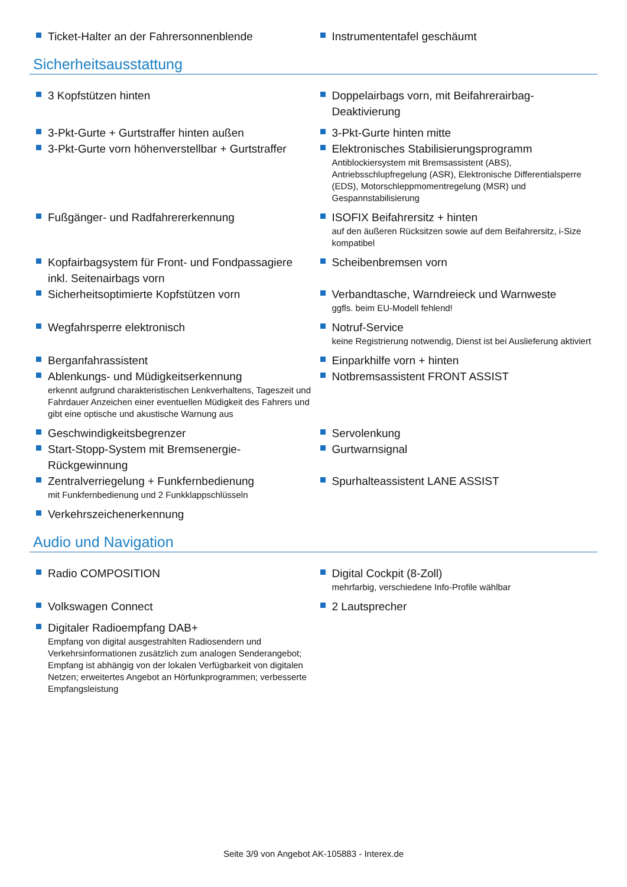Ticket-Halter an der Fahrersonnenblende Instrumententafel geschäumt
Sicherheitsausstattung
3 Kopfstützen hinten Doppelairbags vorn, mit Beifahrerairbag-Deaktivierung
3-Pkt-Gurte + Gurtstraffer hinten außen 3-Pkt-Gurte hinten mitte
3-Pkt-Gurte vorn höhenverstellbar + Gurtstraffer Elektronisches Stabilisierungsprogramm
Antiblockiersystem mit Bremsassistent (ABS), Antriebsschlupfregelung (ASR), Elektronische Differentialsperre (EDS), Motorschleppmomentregelung (MSR) und Gespannstabilisierung
Fußgänger- und Radfahrererkennung ISOFIX Beifahrersitz + hinten
auf den äußeren Rücksitzen sowie auf dem Beifahrersitz, i-Size kompatibel
Kopfairbagsystem für Front- und Fondpassagiere inkl. Seitenairbags vorn
Scheibenbremsen vorn
Sicherheitsoptimierte Kopfstützen vorn Verbandtasche, Warndreieck und Warnweste
ggfls. beim EU-Modell fehlend!
Wegfahrsperre elektronisch Notruf-Service
keine Registrierung notwendig, Dienst ist bei Auslieferung aktiviert
Berganfahrassistent Einparkhilfe vorn + hinten
Ablenkungs- und Müdigkeitserkennung
erkennt aufgrund charakteristischen Lenkverhaltens, Tageszeit und Fahrdauer Anzeichen einer eventuellen Müdigkeit des Fahrers und gibt eine optische und akustische Warnung aus
Notbremsassistent FRONT ASSIST
Geschwindigkeitsbegrenzer Servolenkung
Start-Stopp-System mit Bremsenergie-Rückgewinnung Gurtwarnsignal
Zentralverriegelung + Funkfernbedienung
mit Funkfernbedienung und 2 Funkklappschlüsseln
Spurhalteassistent LANE ASSIST
Verkehrszeichenerkennung
Audio und Navigation
Radio COMPOSITION Digital Cockpit (8-Zoll)
mehrfarbig, verschiedene Info-Profile wählbar
Volkswagen Connect 2 Lautsprecher
Digitaler Radioempfang DAB+
Empfang von digital ausgestrahlten Radiosendern und Verkehrsinformationen zusätzlich zum analogen Senderangebot; Empfang ist abhängig von der lokalen Verfügbarkeit von digitalen Netzen; erweitertes Angebot an Hörfunkprogrammen; verbesserte Empfangsleistung
Seite 3/9 von Angebot AK-105883 - Interex.de